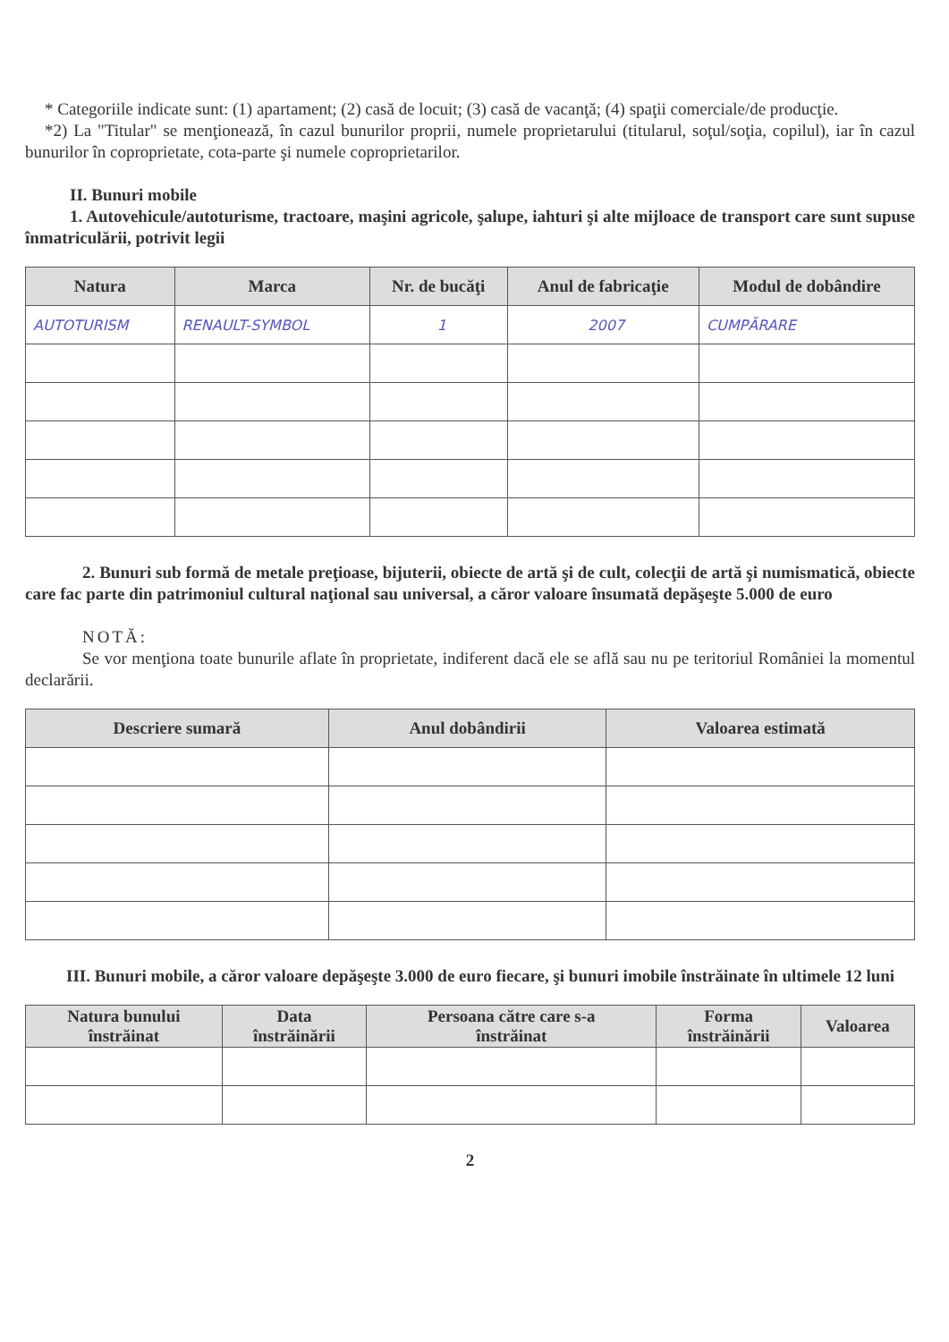* Categoriile indicate sunt: (1) apartament; (2) casă de locuit; (3) casă de vacanţă; (4) spaţii comerciale/de producţie.
*2) La "Titular" se menţionează, în cazul bunurilor proprii, numele proprietarului (titularul, soţul/soţia, copilul), iar în cazul bunurilor în coproprietate, cota-parte şi numele coproprietarilor.
II. Bunuri mobile
1. Autovehicule/autoturisme, tractoare, maşini agricole, şalupe, iahturi şi alte mijloace de transport care sunt supuse înmatriculării, potrivit legii
| Natura | Marca | Nr. de bucăţi | Anul de fabricaţie | Modul de dobândire |
| --- | --- | --- | --- | --- |
| AUTOTURISM | RENAULT-SYMBOL | 1 | 2007 | CUMPĂRARE |
2. Bunuri sub formă de metale preţioase, bijuterii, obiecte de artă şi de cult, colecţii de artă şi numismatică, obiecte care fac parte din patrimoniul cultural naţional sau universal, a căror valoare însumată depăşeşte 5.000 de euro
NOTĂ:
Se vor menţiona toate bunurile aflate în proprietate, indiferent dacă ele se află sau nu pe teritoriul României la momentul declarării.
| Descriere sumară | Anul dobândirii | Valoarea estimată |
| --- | --- | --- |
III. Bunuri mobile, a căror valoare depăşeşte 3.000 de euro fiecare, şi bunuri imobile înstrăinate în ultimele 12 luni
| Natura bunului înstrăinat | Data înstrăinării | Persoana către care s-a înstrăinat | Forma înstrăinării | Valoarea |
| --- | --- | --- | --- | --- |
2